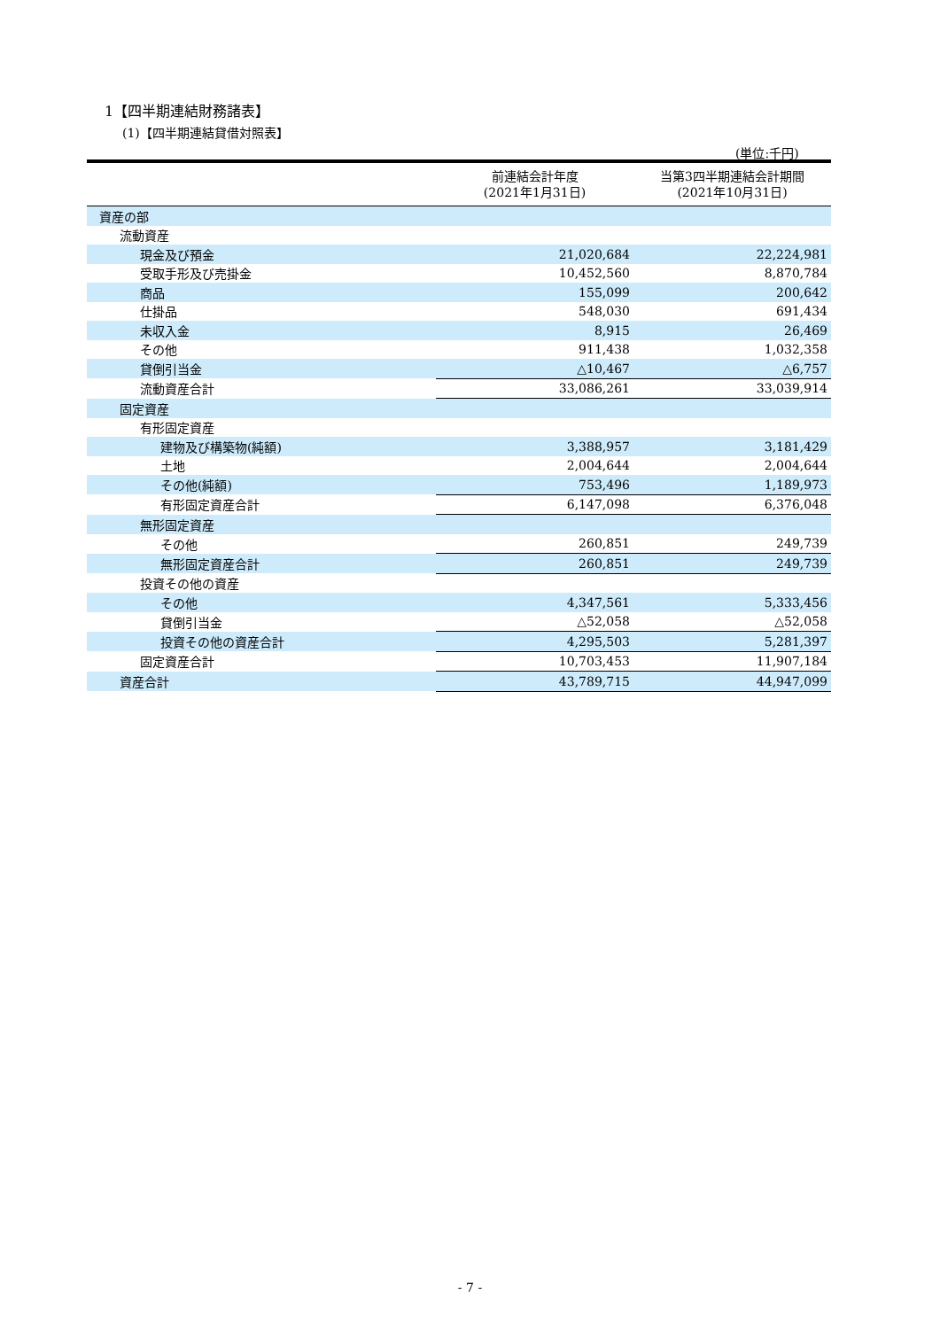1【四半期連結財務諸表】
(1)【四半期連結貸借対照表】
(単位:千円)
| | 前連結会計年度 (2021年1月31日) | 当第3四半期連結会計期間 (2021年10月31日) |
| --- | --- | --- |
| 資産の部 | | |
| 流動資産 | | |
| 現金及び預金 | 21,020,684 | 22,224,981 |
| 受取手形及び売掛金 | 10,452,560 | 8,870,784 |
| 商品 | 155,099 | 200,642 |
| 仕掛品 | 548,030 | 691,434 |
| 未収入金 | 8,915 | 26,469 |
| その他 | 911,438 | 1,032,358 |
| 貸倒引当金 | △10,467 | △6,757 |
| 流動資産合計 | 33,086,261 | 33,039,914 |
| 固定資産 | | |
| 有形固定資産 | | |
| 建物及び構築物(純額) | 3,388,957 | 3,181,429 |
| 土地 | 2,004,644 | 2,004,644 |
| その他(純額) | 753,496 | 1,189,973 |
| 有形固定資産合計 | 6,147,098 | 6,376,048 |
| 無形固定資産 | | |
| その他 | 260,851 | 249,739 |
| 無形固定資産合計 | 260,851 | 249,739 |
| 投資その他の資産 | | |
| その他 | 4,347,561 | 5,333,456 |
| 貸倒引当金 | △52,058 | △52,058 |
| 投資その他の資産合計 | 4,295,503 | 5,281,397 |
| 固定資産合計 | 10,703,453 | 11,907,184 |
| 資産合計 | 43,789,715 | 44,947,099 |
- 7 -